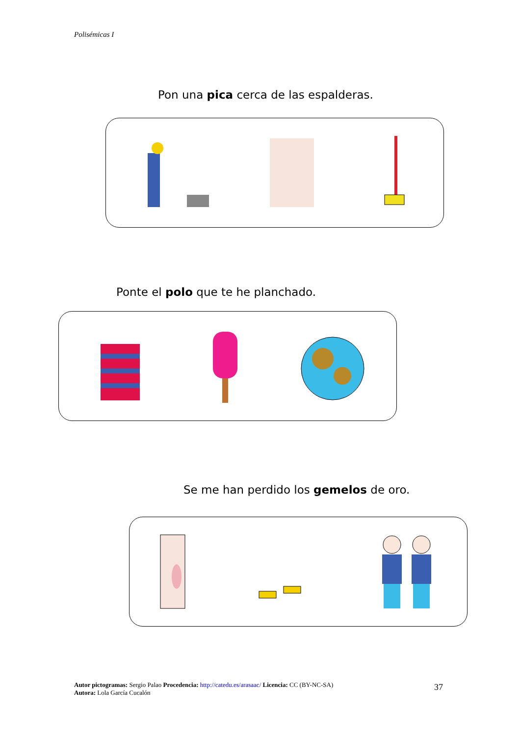Polisémicas I
Pon una pica cerca de las espalderas.
Ponte el polo que te he planchado.
Se me han perdido los gemelos de oro.
Autor pictogramas: Sergio Palao Procedencia: http://catedu.es/arasaac/ Licencia: CC (BY-NC-SA)
Autora: Lola García Cucalón
37